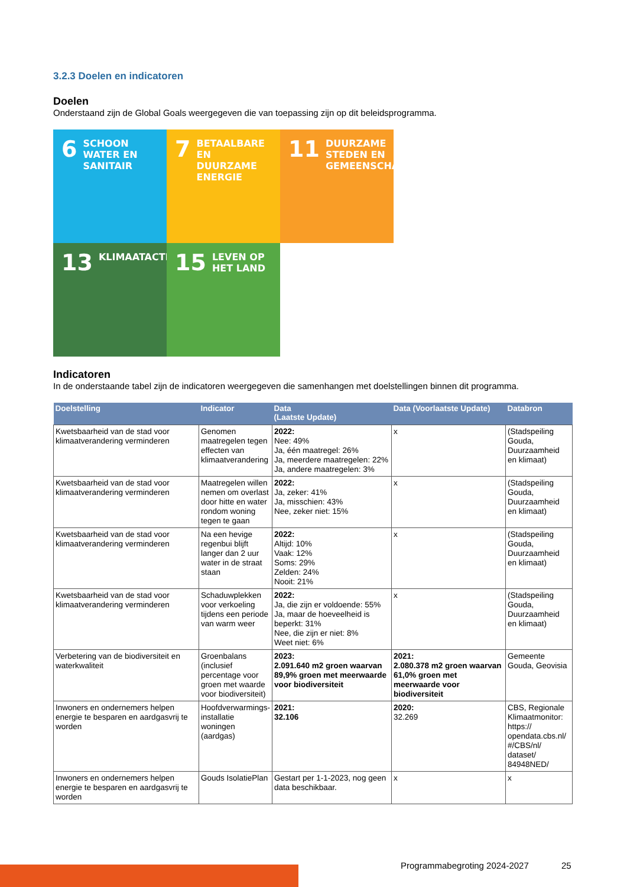3.2.3 Doelen en indicatoren
Doelen
Onderstaand zijn de Global Goals weergegeven die van toepassing zijn op dit beleidsprogramma.
6 SCHOON WATER EN SANITAIR
7 BETAALBARE EN DUURZAME ENERGIE
11 DUURZAME STEDEN EN GEMEENSCHAPPEN
13 KLIMAATACTIE
15 LEVEN OP HET LAND
Indicatoren
In de onderstaande tabel zijn de indicatoren weergegeven die samenhangen met doelstellingen binnen dit programma.
| Doelstelling | Indicator | Data (Laatste Update) | Data (Voorlaatste Update) | Databron |
| --- | --- | --- | --- | --- |
| Kwetsbaarheid van de stad voor klimaatverandering verminderen | Genomen maatregelen tegen effecten van klimaatverandering | 2022: Nee: 49% Ja, één maatregel: 26% Ja, meerdere maatregelen: 22% Ja, andere maatregelen: 3% | x | (Stadspeiling Gouda, Duurzaamheid en klimaat) |
| Kwetsbaarheid van de stad voor klimaatverandering verminderen | Maatregelen willen nemen om overlast door hitte en water rondom woning tegen te gaan | 2022: Ja, zeker: 41% Ja, misschien: 43% Nee, zeker niet: 15% | x | (Stadspeiling Gouda, Duurzaamheid en klimaat) |
| Kwetsbaarheid van de stad voor klimaatverandering verminderen | Na een hevige regenbui blijft langer dan 2 uur water in de straat staan | 2022: Altijd: 10% Vaak: 12% Soms: 29% Zelden: 24% Nooit: 21% | x | (Stadspeiling Gouda, Duurzaamheid en klimaat) |
| Kwetsbaarheid van de stad voor klimaatverandering verminderen | Schaduwplekken voor verkoeling tijdens een periode van warm weer | 2022: Ja, die zijn er voldoende: 55% Ja, maar de hoeveelheid is beperkt: 31% Nee, die zijn er niet: 8% Weet niet: 6% | x | (Stadspeiling Gouda, Duurzaamheid en klimaat) |
| Verbetering van de biodiversiteit en waterkwaliteit | Groenbalans (inclusief percentage voor groen met waarde voor biodiversiteit) | 2023: 2.091.640 m2 groen waarvan 89,9% groen met meerwaarde voor biodiversiteit | 2021: 2.080.378 m2 groen waarvan 61,0% groen met meerwaarde voor biodiversiteit | Gemeente Gouda, Geovisia |
| Inwoners en ondernemers helpen energie te besparen en aardgasvrij te worden | Hoofdverwarmings-installatie woningen (aardgas) | 2021: 32.106 | 2020: 32.269 | CBS, Regionale Klimaatmonitor: https:// opendata.cbs.nl/ #/CBS/nl/ dataset/ 84948NED/ |
| Inwoners en ondernemers helpen energie te besparen en aardgasvrij te worden | Gouds IsolatiePlan | Gestart per 1-1-2023, nog geen data beschikbaar. | x | x |
Programmabegroting 2024-2027 25